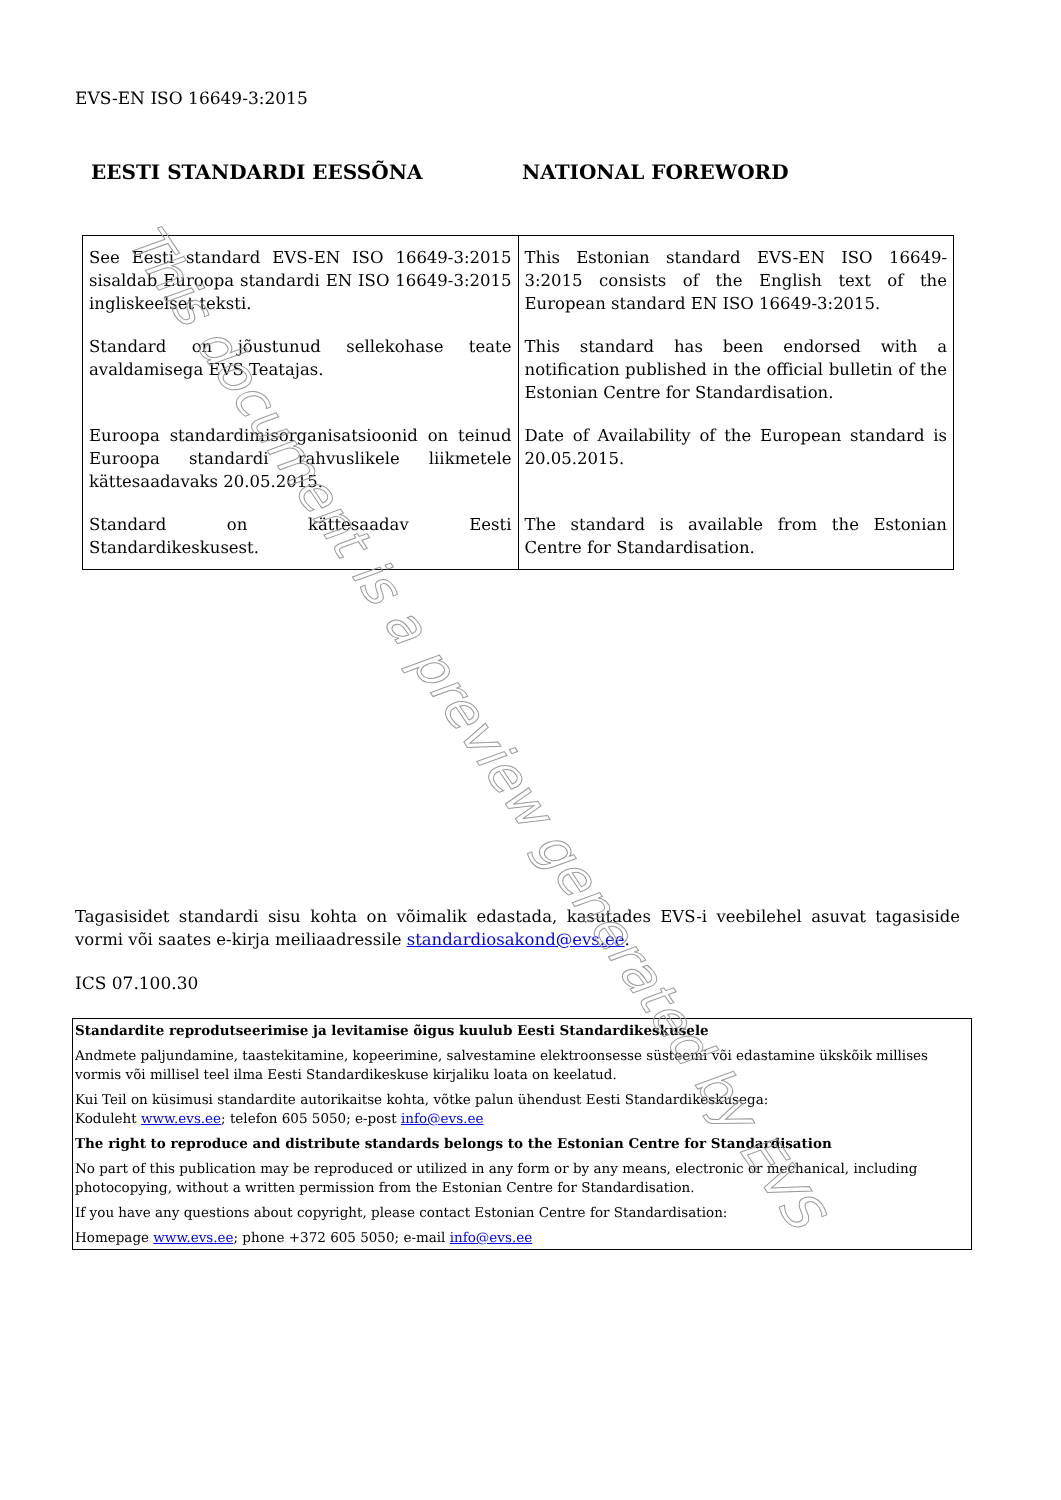EVS-EN ISO 16649-3:2015
EESTI STANDARDI EESSÕNA NATIONAL FOREWORD
| See Eesti standard EVS-EN ISO 16649-3:2015 sisaldab Euroopa standardi EN ISO 16649-3:2015 ingliskeelset teksti. | This Estonian standard EVS-EN ISO 16649-3:2015 consists of the English text of the European standard EN ISO 16649-3:2015. |
| Standard on jõustunud sellekohase teate avaldamisega EVS Teatajas. | This standard has been endorsed with a notification published in the official bulletin of the Estonian Centre for Standardisation. |
| Euroopa standardimisorganisatsioonid on teinud Euroopa standardi rahvuslikele liikmetele kättesaadavaks 20.05.2015. | Date of Availability of the European standard is 20.05.2015. |
| Standard on kättesaadav Eesti Standardikeskusest. | The standard is available from the Estonian Centre for Standardisation. |
Tagasisidet standardi sisu kohta on võimalik edastada, kasutades EVS-i veebilehel asuvat tagasiside vormi või saates e-kirja meiliaadressile standardiosakond@evs.ee.
ICS 07.100.30
Standardite reprodutseerimise ja levitamise õigus kuulub Eesti Standardikeskusele
Andmete paljundamine, taastekitamine, kopeerimine, salvestamine elektroonsesse süsteemi või edastamine ükskõik millises vormis või millisel teel ilma Eesti Standardikeskuse kirjaliku loata on keelatud.
Kui Teil on küsimusi standardite autorikaitse kohta, võtke palun ühendust Eesti Standardikeskusega:
Koduleht www.evs.ee; telefon 605 5050; e-post info@evs.ee
The right to reproduce and distribute standards belongs to the Estonian Centre for Standardisation
No part of this publication may be reproduced or utilized in any form or by any means, electronic or mechanical, including photocopying, without a written permission from the Estonian Centre for Standardisation.
If you have any questions about copyright, please contact Estonian Centre for Standardisation:
Homepage www.evs.ee; phone +372 605 5050; e-mail info@evs.ee
This document is a preview generated by EVS